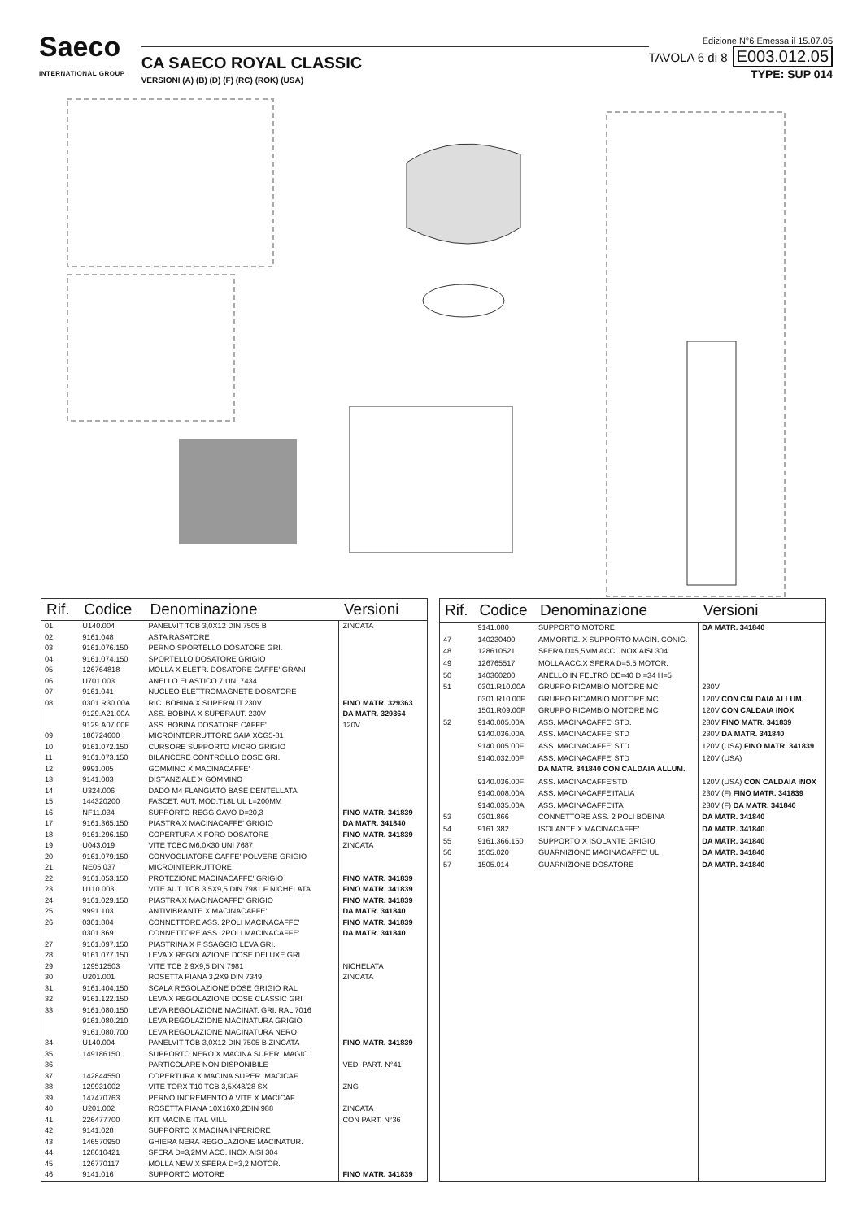Saeco
INTERNATIONAL GROUP
CA SAECO ROYAL CLASSIC
VERSIONI (A) (B) (D) (F) (RC) (ROK) (USA)
Edizione N°6 Emessa il 15.07.05
TAVOLA 6 di 8 E003.012.05
TYPE: SUP 014
| Rif. | Codice | Denominazione | Versioni |
| --- | --- | --- | --- |
| 01 | U140.004 | PANELVIT TCB 3,0X12 DIN 7505 B | ZINCATA |
| 02 | 9161.048 | ASTA RASATORE | |
| 03 | 9161.076.150 | PERNO SPORTELLO DOSATORE GRI. | |
| 04 | 9161.074.150 | SPORTELLO DOSATORE GRIGIO | |
| 05 | 126764818 | MOLLA X ELETR. DOSATORE CAFFE' GRANI | |
| 06 | U701.003 | ANELLO ELASTICO 7 UNI 7434 | |
| 07 | 9161.041 | NUCLEO ELETTROMAGNETE DOSATORE | |
| 08 | 0301.R30.00A | RIC. BOBINA X SUPERAUT.230V | FINO MATR. 329363 |
| | 9129.A21.00A | ASS. BOBINA X SUPERAUT. 230V | DA MATR. 329364 |
| | 9129.A07.00F | ASS. BOBINA DOSATORE CAFFE' | 120V |
| 09 | 186724600 | MICROINTERRUTTORE SAIA XCG5-81 | |
| 10 | 9161.072.150 | CURSORE SUPPORTO MICRO GRIGIO | |
| 11 | 9161.073.150 | BILANCERE CONTROLLO DOSE GRI. | |
| 12 | 9991.005 | GOMMINO X MACINACAFFE' | |
| 13 | 9141.003 | DISTANZIALE X GOMMINO | |
| 14 | U324.006 | DADO M4 FLANGIATO BASE DENTELLATA | |
| 15 | 144320200 | FASCET. AUT. MOD.T18L UL L=200MM | |
| 16 | NF11.034 | SUPPORTO REGGICAVO D=20,3 | FINO MATR. 341839 |
| 17 | 9161.365.150 | PIASTRA X MACINACAFFE' GRIGIO | DA MATR. 341840 |
| 18 | 9161.296.150 | COPERTURA X FORO DOSATORE | FINO MATR. 341839 |
| 19 | U043.019 | VITE TCBC M6,0X30 UNI 7687 | ZINCATA |
| 20 | 9161.079.150 | CONVOGLIATORE CAFFE' POLVERE GRIGIO | |
| 21 | NE05.037 | MICROINTERRUTTORE | |
| 22 | 9161.053.150 | PROTEZIONE MACINACAFFE' GRIGIO | FINO MATR. 341839 |
| 23 | U110.003 | VITE AUT. TCB 3,5X9,5 DIN 7981 F NICHELATA | FINO MATR. 341839 |
| 24 | 9161.029.150 | PIASTRA X MACINACAFFE' GRIGIO | FINO MATR. 341839 |
| 25 | 9991.103 | ANTIVIBRANTE X MACINACAFFE' | DA MATR. 341840 |
| 26 | 0301.804 | CONNETTORE ASS. 2POLI MACINACAFFE' | FINO MATR. 341839 |
| | 0301.869 | CONNETTORE ASS. 2POLI MACINACAFFE' | DA MATR. 341840 |
| 27 | 9161.097.150 | PIASTRINA X FISSAGGIO LEVA GRI. | |
| 28 | 9161.077.150 | LEVA X REGOLAZIONE DOSE DELUXE GRI | |
| 29 | 129512503 | VITE TCB 2,9X9,5 DIN 7981 | NICHELATA |
| 30 | U201.001 | ROSETTA PIANA 3,2X9 DIN 7349 | ZINCATA |
| 31 | 9161.404.150 | SCALA REGOLAZIONE DOSE GRIGIO RAL | |
| 32 | 9161.122.150 | LEVA X REGOLAZIONE DOSE CLASSIC GRI | |
| 33 | 9161.080.150 | LEVA REGOLAZIONE MACINAT. GRI. RAL 7016 | |
| | 9161.080.210 | LEVA REGOLAZIONE MACINATURA GRIGIO | |
| | 9161.080.700 | LEVA REGOLAZIONE MACINATURA NERO | |
| 34 | U140.004 | PANELVIT TCB 3,0X12 DIN 7505 B ZINCATA | FINO MATR. 341839 |
| 35 | 149186150 | SUPPORTO NERO X MACINA SUPER. MAGIC | |
| 36 | | PARTICOLARE NON DISPONIBILE | VEDI PART. N°41 |
| 37 | 142844550 | COPERTURA X MACINA SUPER. MACICAF. | |
| 38 | 129931002 | VITE TORX T10 TCB 3,5X48/28 SX | ZNG |
| 39 | 147470763 | PERNO INCREMENTO A VITE X MACICAF. | |
| 40 | U201.002 | ROSETTA PIANA 10X16X0,2DIN 988 | ZINCATA |
| 41 | 226477700 | KIT MACINE ITAL MILL | CON PART. N°36 |
| 42 | 9141.028 | SUPPORTO X MACINA INFERIORE | |
| 43 | 146570950 | GHIERA NERA REGOLAZIONE MACINATUR. | |
| 44 | 128610421 | SFERA D=3,2MM ACC. INOX AISI 304 | |
| 45 | 126770117 | MOLLA NEW X SFERA D=3,2 MOTOR. | |
| 46 | 9141.016 | SUPPORTO MOTORE | FINO MATR. 341839 |
| Rif. | Codice | Denominazione | Versioni |
| --- | --- | --- | --- |
| | 9141.080 | SUPPORTO MOTORE | DA MATR. 341840 |
| 47 | 140230400 | AMMORTIZ. X SUPPORTO MACIN. CONIC. | |
| 48 | 128610521 | SFERA D=5,5MM ACC. INOX AISI 304 | |
| 49 | 126765517 | MOLLA ACC.X SFERA D=5,5 MOTOR. | |
| 50 | 140360200 | ANELLO IN FELTRO DE=40 DI=34 H=5 | |
| 51 | 0301.R10.00A | GRUPPO RICAMBIO MOTORE MC | 230V |
| | 0301.R10.00F | GRUPPO RICAMBIO MOTORE MC | 120V CON CALDAIA ALLUM. |
| | 1501.R09.00F | GRUPPO RICAMBIO MOTORE MC | 120V CON CALDAIA INOX |
| 52 | 9140.005.00A | ASS. MACINACAFFE' STD. | 230V FINO MATR. 341839 |
| | 9140.036.00A | ASS. MACINACAFFE' STD | 230V DA MATR. 341840 |
| | 9140.005.00F | ASS. MACINACAFFE' STD. | 120V (USA) FINO MATR. 341839 |
| | 9140.032.00F | ASS. MACINACAFFE' STD DA MATR. 341840 CON CALDAIA ALLUM. | 120V (USA) |
| | 9140.036.00F | ASS. MACINACAFFE'STD | 120V (USA) CON CALDAIA INOX |
| | 9140.008.00A | ASS. MACINACAFFE'ITALIA | 230V (F) FINO MATR. 341839 |
| | 9140.035.00A | ASS. MACINACAFFE'ITA | 230V (F) DA MATR. 341840 |
| 53 | 0301.866 | CONNETTORE ASS. 2 POLI BOBINA | DA MATR. 341840 |
| 54 | 9161.382 | ISOLANTE X MACINACAFFE' | DA MATR. 341840 |
| 55 | 9161.366.150 | SUPPORTO X ISOLANTE GRIGIO | DA MATR. 341840 |
| 56 | 1505.020 | GUARNIZIONE MACINACAFFE' UL | DA MATR. 341840 |
| 57 | 1505.014 | GUARNIZIONE DOSATORE | DA MATR. 341840 |